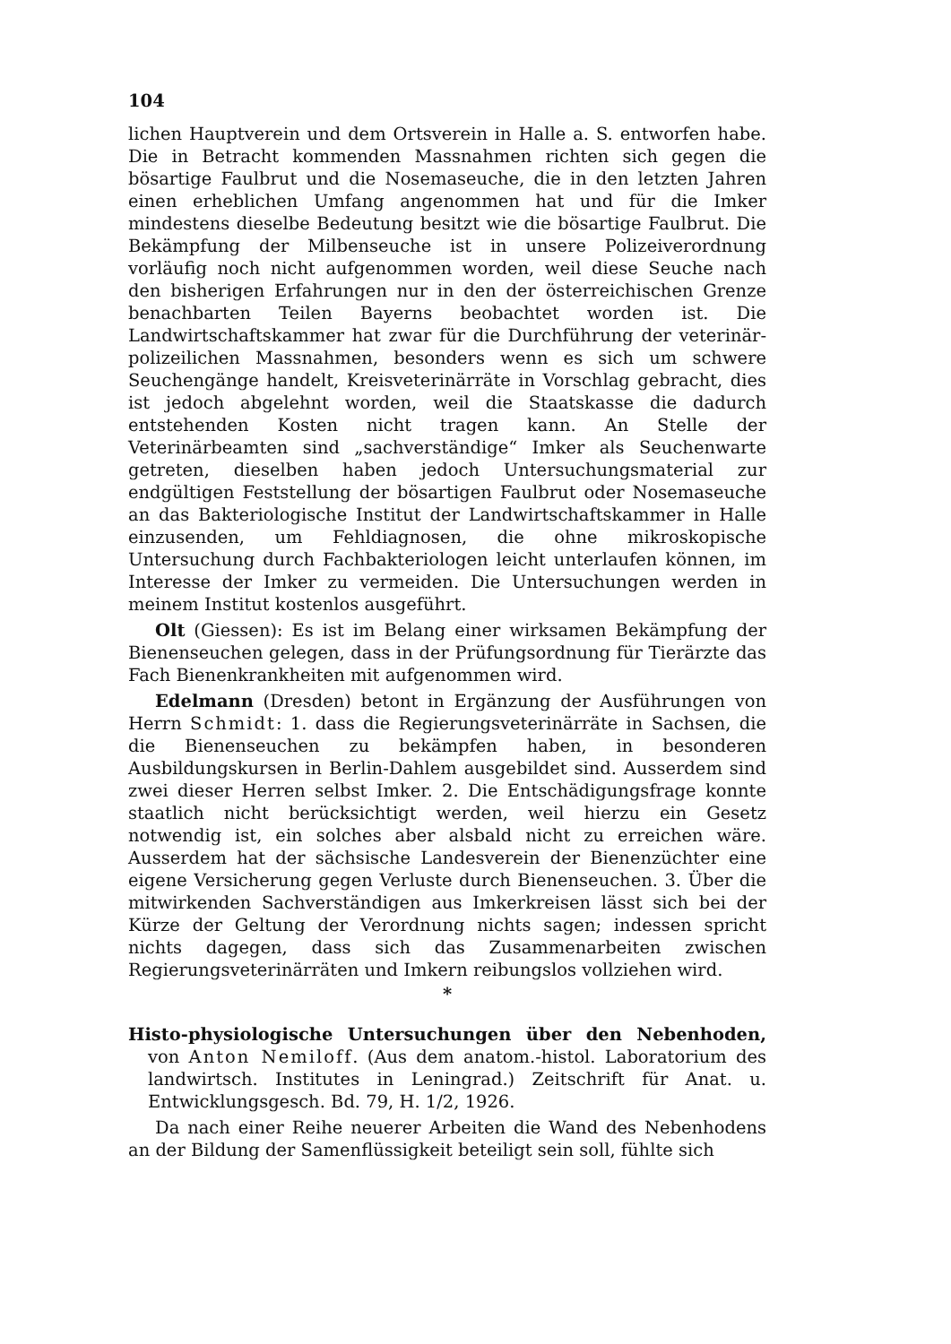104
lichen Hauptverein und dem Ortsverein in Halle a. S. entworfen habe. Die in Betracht kommenden Massnahmen richten sich gegen die bösartige Faulbrut und die Nosemaseuche, die in den letzten Jahren einen erheblichen Umfang angenommen hat und für die Imker mindestens dieselbe Bedeutung besitzt wie die bösartige Faulbrut. Die Bekämpfung der Milbenseuche ist in unsere Polizeiverordnung vorläufig noch nicht aufgenommen worden, weil diese Seuche nach den bisherigen Erfahrungen nur in den der österreichischen Grenze benachbarten Teilen Bayerns beobachtet worden ist. Die Landwirtschaftskammer hat zwar für die Durchführung der veterinär-polizeilichen Massnahmen, besonders wenn es sich um schwere Seuchengänge handelt, Kreisveterinärräte in Vorschlag gebracht, dies ist jedoch abgelehnt worden, weil die Staatskasse die dadurch entstehenden Kosten nicht tragen kann. An Stelle der Veterinärbeamten sind „sachverständige“ Imker als Seuchenwarte getreten, dieselben haben jedoch Untersuchungsmaterial zur endgültigen Feststellung der bösartigen Faulbrut oder Nosemaseuche an das Bakteriologische Institut der Landwirtschaftskammer in Halle einzusenden, um Fehldiagnosen, die ohne mikroskopische Untersuchung durch Fachbakteriologen leicht unterlaufen können, im Interesse der Imker zu vermeiden. Die Untersuchungen werden in meinem Institut kostenlos ausgeführt.
Olt (Giessen): Es ist im Belang einer wirksamen Bekämpfung der Bienenseuchen gelegen, dass in der Prüfungsordnung für Tierärzte das Fach Bienenkrankheiten mit aufgenommen wird.
Edelmann (Dresden) betont in Ergänzung der Ausführungen von Herrn Schmidt: 1. dass die Regierungsveterinärräte in Sachsen, die die Bienenseuchen zu bekämpfen haben, in besonderen Ausbildungskursen in Berlin-Dahlem ausgebildet sind. Ausserdem sind zwei dieser Herren selbst Imker. 2. Die Entschädigungsfrage konnte staatlich nicht berücksichtigt werden, weil hierzu ein Gesetz notwendig ist, ein solches aber alsbald nicht zu erreichen wäre. Ausserdem hat der sächsische Landesverein der Bienenzüchter eine eigene Versicherung gegen Verluste durch Bienenseuchen. 3. Über die mitwirkenden Sachverständigen aus Imkerkreisen lässt sich bei der Kürze der Geltung der Verordnung nichts sagen; indessen spricht nichts dagegen, dass sich das Zusammenarbeiten zwischen Regierungsveterinärräten und Imkern reibungslos vollziehen wird.
*
Histo-physiologische Untersuchungen über den Nebenhoden, von Anton Nemiloff. (Aus dem anatom.-histol. Laboratorium des landwirtsch. Institutes in Leningrad.) Zeitschrift für Anat. u. Entwicklungsgesch. Bd. 79, H. 1/2, 1926.
Da nach einer Reihe neuerer Arbeiten die Wand des Nebenhodens an der Bildung der Samenflüssigkeit beteiligt sein soll, fühlte sich